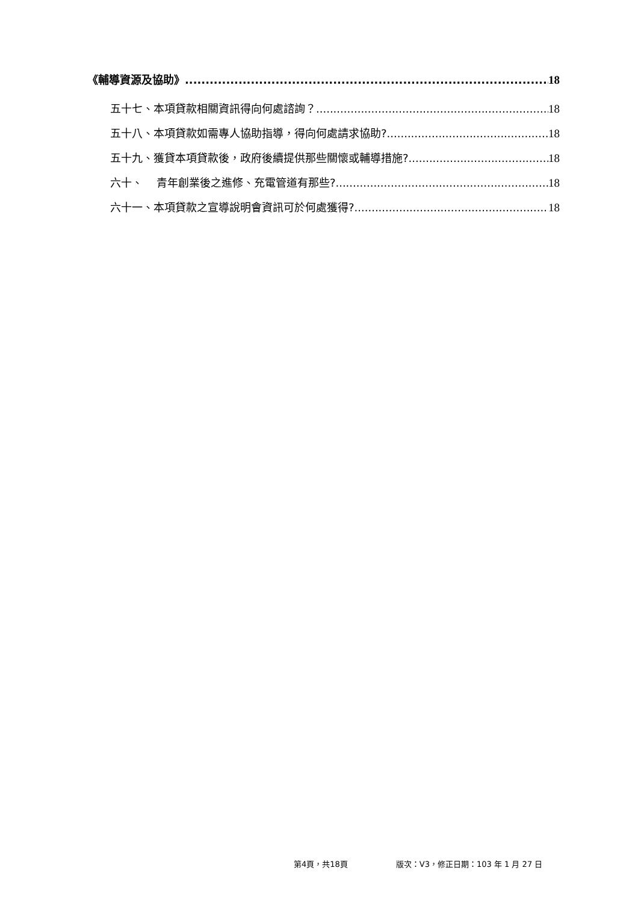《輔導資源及協助》 18
五十七、本項貸款相關資訊得向何處諮詢？ 18
五十八、本項貸款如需專人協助指導，得向何處請求協助? 18
五十九、獲貸本項貸款後，政府後續提供那些關懷或輔導措施? 18
六十、 青年創業後之進修、充電管道有那些? 18
六十一、本項貸款之宣導說明會資訊可於何處獲得? 18
第4頁，共18頁 版次：V3，修正日期：103 年 1 月 27 日